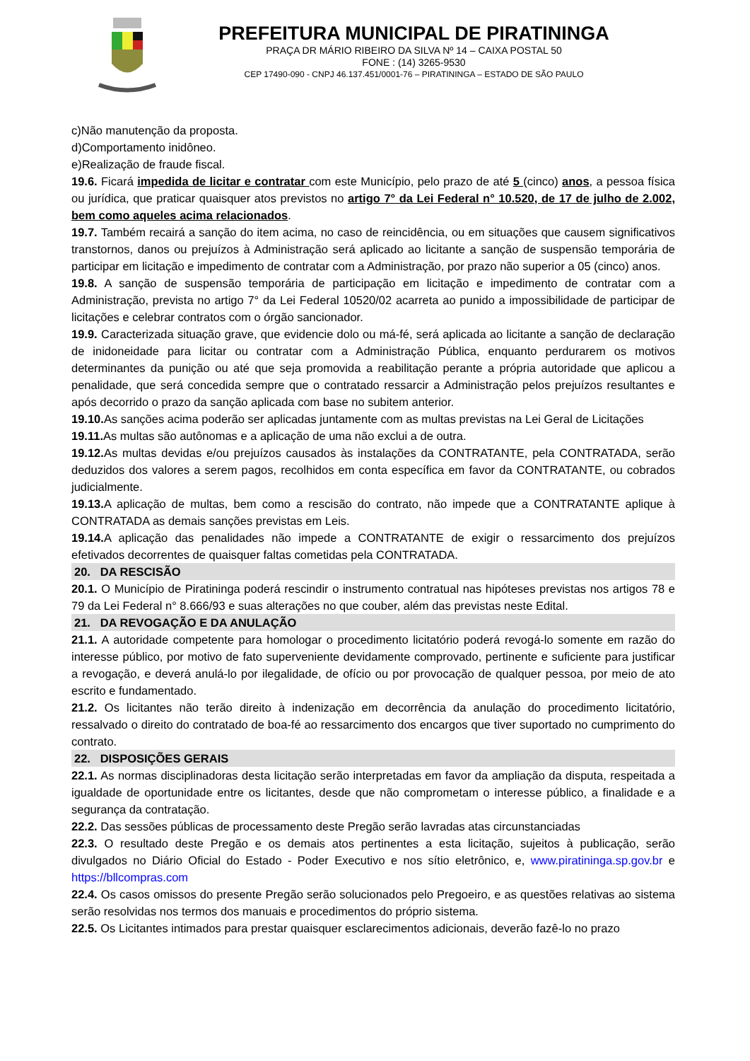PREFEITURA MUNICIPAL DE PIRATININGA
PRAÇA DR MÁRIO RIBEIRO DA SILVA Nº 14 – CAIXA POSTAL 50
FONE : (14) 3265-9530
CEP 17490-090 - CNPJ 46.137.451/0001-76 – PIRATININGA – ESTADO DE SÃO PAULO
c)Não manutenção da proposta.
d)Comportamento inidôneo.
e)Realização de fraude fiscal.
19.6. Ficará impedida de licitar e contratar com este Município, pelo prazo de até 5 (cinco) anos, a pessoa física ou jurídica, que praticar quaisquer atos previstos no artigo 7° da Lei Federal n° 10.520, de 17 de julho de 2.002, bem como aqueles acima relacionados.
19.7. Também recairá a sanção do item acima, no caso de reincidência, ou em situações que causem significativos transtornos, danos ou prejuízos à Administração será aplicado ao licitante a sanção de suspensão temporária de participar em licitação e impedimento de contratar com a Administração, por prazo não superior a 05 (cinco) anos.
19.8. A sanção de suspensão temporária de participação em licitação e impedimento de contratar com a Administração, prevista no artigo 7° da Lei Federal 10520/02 acarreta ao punido a impossibilidade de participar de licitações e celebrar contratos com o órgão sancionador.
19.9. Caracterizada situação grave, que evidencie dolo ou má-fé, será aplicada ao licitante a sanção de declaração de inidoneidade para licitar ou contratar com a Administração Pública, enquanto perdurarem os motivos determinantes da punição ou até que seja promovida a reabilitação perante a própria autoridade que aplicou a penalidade, que será concedida sempre que o contratado ressarcir a Administração pelos prejuízos resultantes e após decorrido o prazo da sanção aplicada com base no subitem anterior.
19.10. As sanções acima poderão ser aplicadas juntamente com as multas previstas na Lei Geral de Licitações
19.11. As multas são autônomas e a aplicação de uma não exclui a de outra.
19.12. As multas devidas e/ou prejuízos causados às instalações da CONTRATANTE, pela CONTRATADA, serão deduzidos dos valores a serem pagos, recolhidos em conta específica em favor da CONTRATANTE, ou cobrados judicialmente.
19.13. A aplicação de multas, bem como a rescisão do contrato, não impede que a CONTRATANTE aplique à CONTRATADA as demais sanções previstas em Leis.
19.14. A aplicação das penalidades não impede a CONTRATANTE de exigir o ressarcimento dos prejuízos efetivados decorrentes de quaisquer faltas cometidas pela CONTRATADA.
20. DA RESCISÃO
20.1. O Município de Piratininga poderá rescindir o instrumento contratual nas hipóteses previstas nos artigos 78 e 79 da Lei Federal n° 8.666/93 e suas alterações no que couber, além das previstas neste Edital.
21. DA REVOGAÇÃO E DA ANULAÇÃO
21.1. A autoridade competente para homologar o procedimento licitatório poderá revogá-lo somente em razão do interesse público, por motivo de fato superveniente devidamente comprovado, pertinente e suficiente para justificar a revogação, e deverá anulá-lo por ilegalidade, de ofício ou por provocação de qualquer pessoa, por meio de ato escrito e fundamentado.
21.2. Os licitantes não terão direito à indenização em decorrência da anulação do procedimento licitatório, ressalvado o direito do contratado de boa-fé ao ressarcimento dos encargos que tiver suportado no cumprimento do contrato.
22. DISPOSIÇÕES GERAIS
22.1. As normas disciplinadoras desta licitação serão interpretadas em favor da ampliação da disputa, respeitada a igualdade de oportunidade entre os licitantes, desde que não comprometam o interesse público, a finalidade e a segurança da contratação.
22.2. Das sessões públicas de processamento deste Pregão serão lavradas atas circunstanciadas
22.3. O resultado deste Pregão e os demais atos pertinentes a esta licitação, sujeitos à publicação, serão divulgados no Diário Oficial do Estado - Poder Executivo e nos sítio eletrônico, e, www.piratininga.sp.gov.br e https://bllcompras.com
22.4. Os casos omissos do presente Pregão serão solucionados pelo Pregoeiro, e as questões relativas ao sistema serão resolvidas nos termos dos manuais e procedimentos do próprio sistema.
22.5. Os Licitantes intimados para prestar quaisquer esclarecimentos adicionais, deverão fazê-lo no prazo